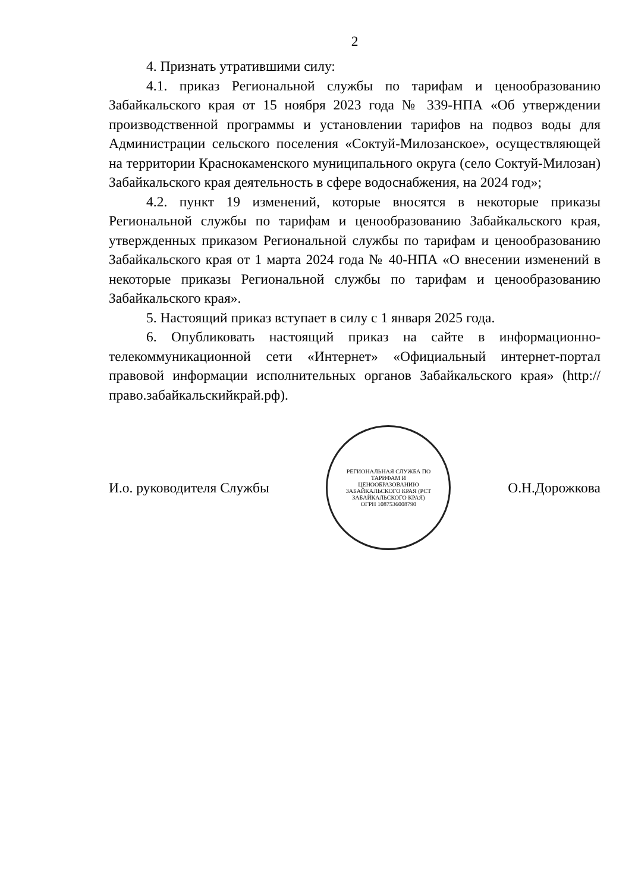2
4. Признать утратившими силу:
4.1. приказ Региональной службы по тарифам и ценообразованию Забайкальского края от 15 ноября 2023 года № 339-НПА «Об утверждении производственной программы и установлении тарифов на подвоз воды для Администрации сельского поселения «Соктуй-Милозанское», осуществляющей на территории Краснокаменского муниципального округа (село Соктуй-Милозан) Забайкальского края деятельность в сфере водоснабжения, на 2024 год»;
4.2. пункт 19 изменений, которые вносятся в некоторые приказы Региональной службы по тарифам и ценообразованию Забайкальского края, утвержденных приказом Региональной службы по тарифам и ценообразованию Забайкальского края от 1 марта 2024 года № 40-НПА «О внесении изменений в некоторые приказы Региональной службы по тарифам и ценообразованию Забайкальского края».
5. Настоящий приказ вступает в силу с 1 января 2025 года.
6. Опубликовать настоящий приказ на сайте в информационно-телекоммуникационной сети «Интернет» «Официальный интернет-портал правовой информации исполнительных органов Забайкальского края» (http://право.забайкальскийкрай.рф).
И.о. руководителя Службы
РЕГИОНАЛЬНАЯ СЛУЖБА ПО ТАРИФАМ И ЦЕНООБРАЗОВАНИЮ ЗАБАЙКАЛЬСКОГО КРАЯ (РСТ ЗАБАЙКАЛЬСКОГО КРАЯ) ОГРН 1087536008790
О.Н.Дорожкова